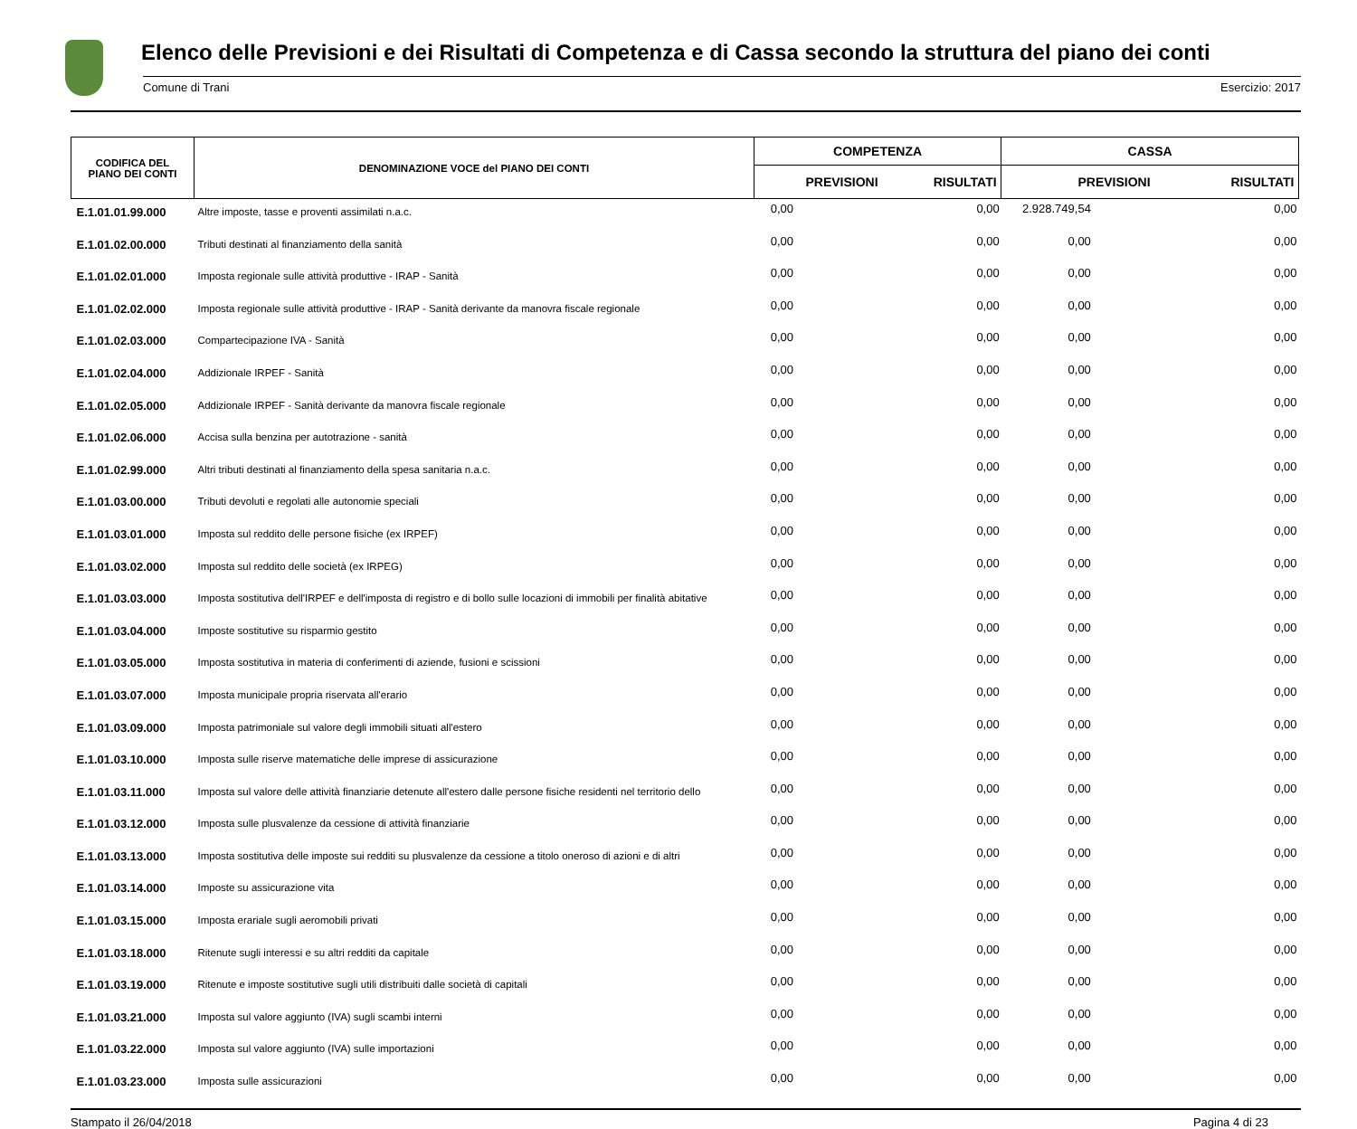Elenco delle Previsioni e dei Risultati di Competenza e di Cassa secondo la struttura del piano dei conti
Comune di Trani Esercizio: 2017
| CODIFICA DEL PIANO DEI CONTI | DENOMINAZIONE VOCE del PIANO DEI CONTI | COMPETENZA | | CASSA | |
| --- | --- | --- | --- | --- | --- |
| | | PREVISIONI | RISULTATI | PREVISIONI | RISULTATI |
| E.1.01.01.99.000 | Altre imposte, tasse e proventi assimilati n.a.c. | 0,00 | 0,00 | 2.928.749,54 | 0,00 |
| E.1.01.02.00.000 | Tributi destinati al finanziamento della sanità | 0,00 | 0,00 | 0,00 | 0,00 |
| E.1.01.02.01.000 | Imposta regionale sulle attività produttive - IRAP - Sanità | 0,00 | 0,00 | 0,00 | 0,00 |
| E.1.01.02.02.000 | Imposta regionale sulle attività produttive - IRAP - Sanità derivante da manovra fiscale regionale | 0,00 | 0,00 | 0,00 | 0,00 |
| E.1.01.02.03.000 | Compartecipazione IVA - Sanità | 0,00 | 0,00 | 0,00 | 0,00 |
| E.1.01.02.04.000 | Addizionale IRPEF - Sanità | 0,00 | 0,00 | 0,00 | 0,00 |
| E.1.01.02.05.000 | Addizionale IRPEF - Sanità derivante da manovra fiscale regionale | 0,00 | 0,00 | 0,00 | 0,00 |
| E.1.01.02.06.000 | Accisa sulla benzina per autotrazione - sanità | 0,00 | 0,00 | 0,00 | 0,00 |
| E.1.01.02.99.000 | Altri tributi destinati al finanziamento della spesa sanitaria n.a.c. | 0,00 | 0,00 | 0,00 | 0,00 |
| E.1.01.03.00.000 | Tributi devoluti e regolati alle autonomie speciali | 0,00 | 0,00 | 0,00 | 0,00 |
| E.1.01.03.01.000 | Imposta sul reddito delle persone fisiche (ex IRPEF) | 0,00 | 0,00 | 0,00 | 0,00 |
| E.1.01.03.02.000 | Imposta sul reddito delle società (ex IRPEG) | 0,00 | 0,00 | 0,00 | 0,00 |
| E.1.01.03.03.000 | Imposta sostitutiva dell'IRPEF e dell'imposta di registro e di bollo sulle locazioni di immobili per finalità abitative | 0,00 | 0,00 | 0,00 | 0,00 |
| E.1.01.03.04.000 | Imposte sostitutive su risparmio gestito | 0,00 | 0,00 | 0,00 | 0,00 |
| E.1.01.03.05.000 | Imposta sostitutiva in materia di conferimenti di aziende, fusioni e scissioni | 0,00 | 0,00 | 0,00 | 0,00 |
| E.1.01.03.07.000 | Imposta municipale propria riservata all'erario | 0,00 | 0,00 | 0,00 | 0,00 |
| E.1.01.03.09.000 | Imposta patrimoniale sul valore degli immobili situati all'estero | 0,00 | 0,00 | 0,00 | 0,00 |
| E.1.01.03.10.000 | Imposta sulle riserve matematiche delle imprese di assicurazione | 0,00 | 0,00 | 0,00 | 0,00 |
| E.1.01.03.11.000 | Imposta sul valore delle attività finanziarie detenute all'estero dalle persone fisiche residenti nel territorio dello | 0,00 | 0,00 | 0,00 | 0,00 |
| E.1.01.03.12.000 | Imposta sulle plusvalenze da cessione di attività finanziarie | 0,00 | 0,00 | 0,00 | 0,00 |
| E.1.01.03.13.000 | Imposta sostitutiva delle imposte sui redditi su plusvalenze da cessione a titolo oneroso di azioni e di altri | 0,00 | 0,00 | 0,00 | 0,00 |
| E.1.01.03.14.000 | Imposte su assicurazione vita | 0,00 | 0,00 | 0,00 | 0,00 |
| E.1.01.03.15.000 | Imposta erariale sugli aeromobili privati | 0,00 | 0,00 | 0,00 | 0,00 |
| E.1.01.03.18.000 | Ritenute sugli interessi e su altri redditi da capitale | 0,00 | 0,00 | 0,00 | 0,00 |
| E.1.01.03.19.000 | Ritenute e imposte sostitutive sugli utili distribuiti dalle società di capitali | 0,00 | 0,00 | 0,00 | 0,00 |
| E.1.01.03.21.000 | Imposta sul valore aggiunto (IVA) sugli scambi interni | 0,00 | 0,00 | 0,00 | 0,00 |
| E.1.01.03.22.000 | Imposta sul valore aggiunto (IVA) sulle importazioni | 0,00 | 0,00 | 0,00 | 0,00 |
| E.1.01.03.23.000 | Imposta sulle assicurazioni | 0,00 | 0,00 | 0,00 | 0,00 |
Stampato il 26/04/2018 Pagina 4 di 23